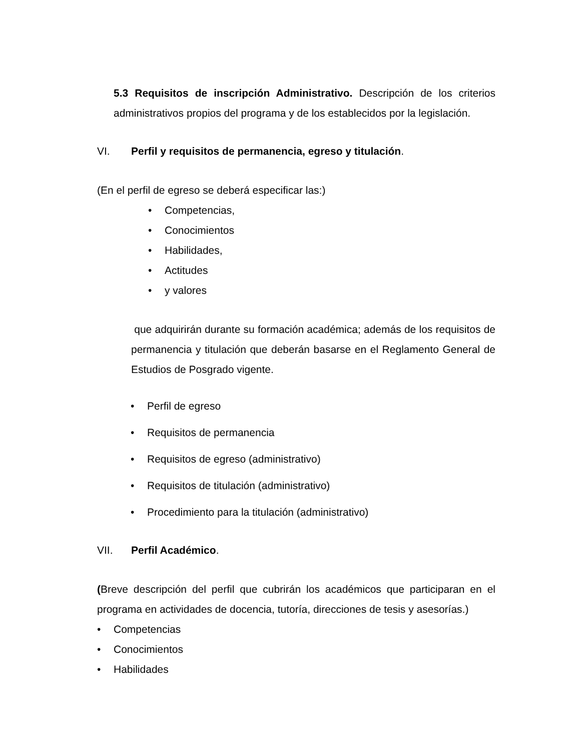5.3 Requisitos de inscripción Administrativo. Descripción de los criterios administrativos propios del programa y de los establecidos por la legislación.
VI. Perfil y requisitos de permanencia, egreso y titulación.
(En el perfil de egreso se deberá especificar las:)
• Competencias,
• Conocimientos
• Habilidades,
• Actitudes
• y valores
que adquirirán durante su formación académica; además de los requisitos de permanencia y titulación que deberán basarse en el Reglamento General de Estudios de Posgrado vigente.
• Perfil de egreso
• Requisitos de permanencia
• Requisitos de egreso (administrativo)
• Requisitos de titulación (administrativo)
• Procedimiento para la titulación (administrativo)
VII. Perfil Académico.
(Breve descripción del perfil que cubrirán los académicos que participaran en el programa en actividades de docencia, tutoría, direcciones de tesis y asesorías.)
• Competencias
• Conocimientos
• Habilidades